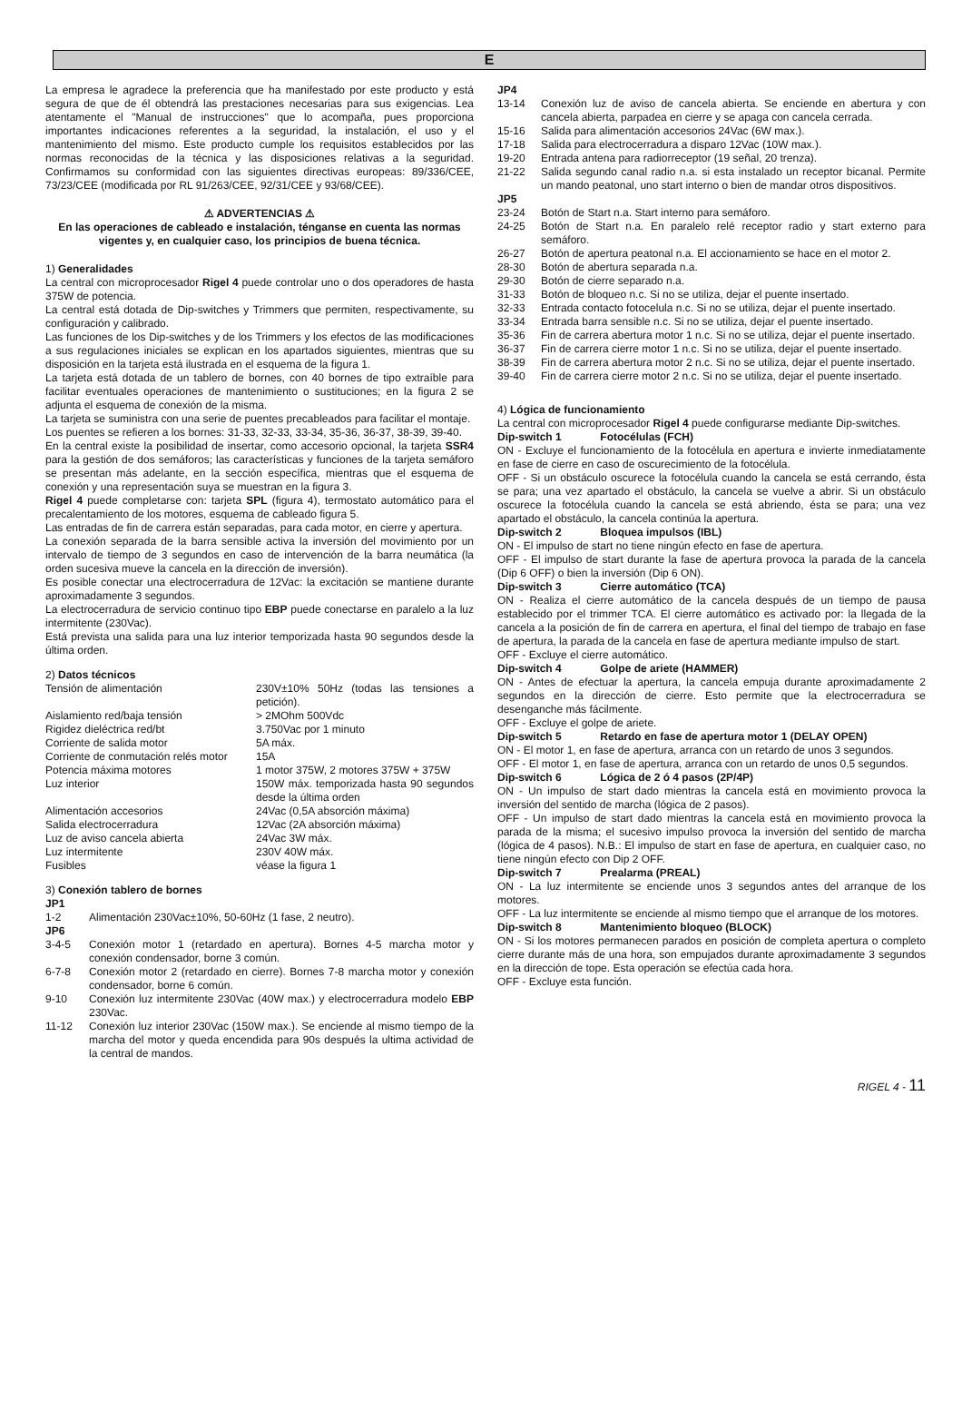E
La empresa le agradece la preferencia que ha manifestado por este producto y está segura de que de él obtendrá las prestaciones necesarias para sus exigencias. Lea atentamente el "Manual de instrucciones" que lo acompaña, pues proporciona importantes indicaciones referentes a la seguridad, la instalación, el uso y el mantenimiento del mismo. Este producto cumple los requisitos establecidos por las normas reconocidas de la técnica y las disposiciones relativas a la seguridad. Confirmamos su conformidad con las siguientes directivas europeas: 89/336/CEE, 73/23/CEE (modificada por RL 91/263/CEE, 92/31/CEE y 93/68/CEE).
⚠ ADVERTENCIAS ⚠
En las operaciones de cableado e instalación, ténganse en cuenta las normas vigentes y, en cualquier caso, los principios de buena técnica.
1) Generalidades
La central con microprocesador Rigel 4 puede controlar uno o dos operadores de hasta 375W de potencia.
La central está dotada de Dip-switches y Trimmers que permiten, respectivamente, su configuración y calibrado.
Las funciones de los Dip-switches y de los Trimmers y los efectos de las modificaciones a sus regulaciones iniciales se explican en los apartados siguientes, mientras que su disposición en la tarjeta está ilustrada en el esquema de la figura 1.
La tarjeta está dotada de un tablero de bornes, con 40 bornes de tipo extraíble para facilitar eventuales operaciones de mantenimiento o sustituciones; en la figura 2 se adjunta el esquema de conexión de la misma.
La tarjeta se suministra con una serie de puentes precableados para facilitar el montaje.
Los puentes se refieren a los bornes: 31-33, 32-33, 33-34, 35-36, 36-37, 38-39, 39-40.
En la central existe la posibilidad de insertar, como accesorio opcional, la tarjeta SSR4 para la gestión de dos semáforos; las características y funciones de la tarjeta semáforo se presentan más adelante, en la sección específica, mientras que el esquema de conexión y una representación suya se muestran en la figura 3.
Rigel 4 puede completarse con: tarjeta SPL (figura 4), termostato automático para el precalentamiento de los motores, esquema de cableado figura 5.
Las entradas de fin de carrera están separadas, para cada motor, en cierre y apertura.
La conexión separada de la barra sensible activa la inversión del movimiento por un intervalo de tiempo de 3 segundos en caso de intervención de la barra neumática (la orden sucesiva mueve la cancela en la dirección de inversión).
Es posible conectar una electrocerradura de 12Vac: la excitación se mantiene durante aproximadamente 3 segundos.
La electrocerradura de servicio continuo tipo EBP puede conectarse en paralelo a la luz intermitente (230Vac).
Está prevista una salida para una luz interior temporizada hasta 90 segundos desde la última orden.
2) Datos técnicos
| Tensión de alimentación | 230V±10% 50Hz (todas las tensiones a petición). |
| Aislamiento red/baja tensión | > 2MOhm 500Vdc |
| Rigidez dieléctrica red/bt | 3.750Vac por 1 minuto |
| Corriente de salida motor | 5A máx. |
| Corriente de conmutación relés motor | 15A |
| Potencia máxima motores | 1 motor 375W, 2 motores 375W + 375W |
| Luz interior | 150W máx. temporizada hasta 90 segundos desde la última orden |
| Alimentación accesorios | 24Vac (0,5A absorción máxima) |
| Salida electrocerradura | 12Vac (2A absorción máxima) |
| Luz de aviso cancela abierta | 24Vac 3W máx. |
| Luz intermitente | 230V 40W máx. |
| Fusibles | véase la figura 1 |
3) Conexión tablero de bornes
| JP1 | |
| 1-2 | Alimentación 230Vac±10%, 50-60Hz (1 fase, 2 neutro). |
| JP6 | |
| 3-4-5 | Conexión motor 1 (retardado en apertura). Bornes 4-5 marcha motor y conexión condensador, borne 3 común. |
| 6-7-8 | Conexión motor 2 (retardado en cierre). Bornes 7-8 marcha motor y conexión condensador, borne 6 común. |
| 9-10 | Conexión luz intermitente 230Vac (40W max.) y electrocerradura modelo EBP 230Vac. |
| 11-12 | Conexión luz interior 230Vac (150W max.). Se enciende al mismo tiempo de la marcha del motor y queda encendida para 90s después la ultima actividad de la central de mandos. |
| JP4 | |
| 13-14 | Conexión luz de aviso de cancela abierta. Se enciende en abertura y con cancela abierta, parpadea en cierre y se apaga con cancela cerrada. |
| 15-16 | Salida para alimentación accesorios 24Vac (6W max.). |
| 17-18 | Salida para electrocerradura a disparo 12Vac (10W max.). |
| 19-20 | Entrada antena para radiorreceptor (19 señal, 20 trenza). |
| 21-22 | Salida segundo canal radio n.a. si esta instalado un receptor bicanal. Permite un mando peatonal, uno start interno o bien de mandar otros dispositivos. |
| JP5 | |
| 23-24 | Botón de Start n.a. Start interno para semáforo. |
| 24-25 | Botón de Start n.a. En paralelo relé receptor radio y start externo para semáforo. |
| 26-27 | Botón de apertura peatonal n.a. El accionamiento se hace en el motor 2. |
| 28-30 | Botón de abertura separada n.a. |
| 29-30 | Botón de cierre separado n.a. |
| 31-33 | Botón de bloqueo n.c. Si no se utiliza, dejar el puente insertado. |
| 32-33 | Entrada contacto fotocelula n.c. Si no se utiliza, dejar el puente insertado. |
| 33-34 | Entrada barra sensible n.c. Si no se utiliza, dejar el puente insertado. |
| 35-36 | Fin de carrera abertura motor 1 n.c. Si no se utiliza, dejar el puente insertado. |
| 36-37 | Fin de carrera cierre motor 1 n.c. Si no se utiliza, dejar el puente insertado. |
| 38-39 | Fin de carrera abertura motor 2 n.c. Si no se utiliza, dejar el puente insertado. |
| 39-40 | Fin de carrera cierre motor 2 n.c. Si no se utiliza, dejar el puente insertado. |
4) Lógica de funcionamiento
La central con microprocesador Rigel 4 puede configurarse mediante Dip-switches.
Dip-switch 1 Fotocélulas (FCH)
ON - Excluye el funcionamiento de la fotocélula en apertura e invierte inmediatamente en fase de cierre en caso de oscurecimiento de la fotocélula.
OFF - Si un obstáculo oscurece la fotocélula cuando la cancela se está cerrando, ésta se para; una vez apartado el obstáculo, la cancela se vuelve a abrir. Si un obstáculo oscurece la fotocélula cuando la cancela se está abriendo, ésta se para; una vez apartado el obstáculo, la cancela continúa la apertura.
Dip-switch 2 Bloquea impulsos (IBL)
ON - El impulso de start no tiene ningún efecto en fase de apertura.
OFF - El impulso de start durante la fase de apertura provoca la parada de la cancela (Dip 6 OFF) o bien la inversión (Dip 6 ON).
Dip-switch 3 Cierre automático (TCA)
ON - Realiza el cierre automático de la cancela después de un tiempo de pausa establecido por el trimmer TCA. El cierre automático es activado por: la llegada de la cancela a la posición de fin de carrera en apertura, el final del tiempo de trabajo en fase de apertura, la parada de la cancela en fase de apertura mediante impulso de start.
OFF - Excluye el cierre automático.
Dip-switch 4 Golpe de ariete (HAMMER)
ON - Antes de efectuar la apertura, la cancela empuja durante aproximadamente 2 segundos en la dirección de cierre. Esto permite que la electrocerradura se desenganche más fácilmente.
OFF - Excluye el golpe de ariete.
Dip-switch 5 Retardo en fase de apertura motor 1 (DELAY OPEN)
ON - El motor 1, en fase de apertura, arranca con un retardo de unos 3 segundos.
OFF - El motor 1, en fase de apertura, arranca con un retardo de unos 0,5 segundos.
Dip-switch 6 Lógica de 2 ó 4 pasos (2P/4P)
ON - Un impulso de start dado mientras la cancela está en movimiento provoca la inversión del sentido de marcha (lógica de 2 pasos).
OFF - Un impulso de start dado mientras la cancela está en movimiento provoca la parada de la misma; el sucesivo impulso provoca la inversión del sentido de marcha (lógica de 4 pasos). N.B.: El impulso de start en fase de apertura, en cualquier caso, no tiene ningún efecto con Dip 2 OFF.
Dip-switch 7 Prealarma (PREAL)
ON - La luz intermitente se enciende unos 3 segundos antes del arranque de los motores.
OFF - La luz intermitente se enciende al mismo tiempo que el arranque de los motores.
Dip-switch 8 Mantenimiento bloqueo (BLOCK)
ON - Si los motores permanecen parados en posición de completa apertura o completo cierre durante más de una hora, son empujados durante aproximadamente 3 segundos en la dirección de tope. Esta operación se efectúa cada hora.
OFF - Excluye esta función.
RIGEL 4 - 11